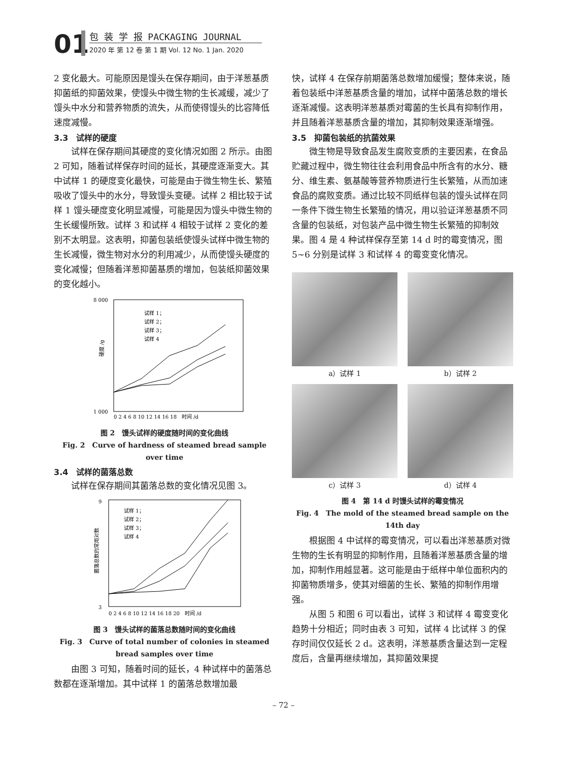01 包 装 学 报 PACKAGING JOURNAL
2020 年 第 12 卷 第 1 期 Vol. 12 No. 1 Jan. 2020
2 变化最大。可能原因是馒头在保存期间，由于洋葱基质抑菌纸的抑菌效果，使馒头中微生物的生长减缓，减少了馒头中水分和营养物质的流失，从而使得馒头的比容降低速度减慢。
3.3　试样的硬度
试样在保存期间其硬度的变化情况如图 2 所示。由图 2 可知，随着试样保存时间的延长，其硬度逐渐变大。其中试样 1 的硬度变化最快，可能是由于微生物生长、繁殖吸收了馒头中的水分，导致馒头变硬。试样 2 相比较于试样 1 馒头硬度变化明显减慢，可能是因为馒头中微生物的生长缓慢所致。试样 3 和试样 4 相较于试样 2 变化的差别不太明显。这表明，抑菌包装纸使馒头试样中微生物的生长减慢，微生物对水分的利用减少，从而使馒头硬度的变化减慢；但随着洋葱抑菌基质的增加，包装纸抑菌效果的变化越小。
8 000
1 000
硬度 /g
试样 1；
试样 2；
试样 3；
试样 4
0 2 4 6 8 10 12 14 16 18　时间 /d
图 2　馒头试样的硬度随时间的变化曲线
Fig. 2　Curve of hardness of steamed bread sample over time
3.4　试样的菌落总数
试样在保存期间其菌落总数的变化情况见图 3。
9
3
菌落总数的常用对数
试样 1；
试样 2；
试样 3；
试样 4
0 2 4 6 8 10 12 14 16 18 20　时间 /d
图 3　馒头试样的菌落总数随时间的变化曲线
Fig. 3　Curve of total number of colonies in steamed bread samples over time
由图 3 可知，随着时间的延长，4 种试样中的菌落总数都在逐渐增加。其中试样 1 的菌落总数增加最
快，试样 4 在保存前期菌落总数增加缓慢；整体来说，随着包装纸中洋葱基质含量的增加，试样中菌落总数的增长逐渐减慢。这表明洋葱基质对霉菌的生长具有抑制作用，并且随着洋葱基质含量的增加，其抑制效果逐渐增强。
3.5　抑菌包装纸的抗菌效果
微生物是导致食品发生腐败变质的主要因素，在食品贮藏过程中，微生物往往会利用食品中所含有的水分、糖分、维生素、氨基酸等营养物质进行生长繁殖，从而加速食品的腐败变质。通过比较不同纸样包装的馒头试样在同一条件下微生物生长繁殖的情况，用以验证洋葱基质不同含量的包装纸，对包装产品中微生物生长繁殖的抑制效果。图 4 是 4 种试样保存至第 14 d 时的霉变情况，图 5~6 分别是试样 3 和试样 4 的霉变变化情况。
a）试样 1
b）试样 2
c）试样 3
d）试样 4
图 4　第 14 d 时馒头试样的霉变情况
Fig. 4　The mold of the steamed bread sample on the 14th day
根据图 4 中试样的霉变情况，可以看出洋葱基质对微生物的生长有明显的抑制作用，且随着洋葱基质含量的增加，抑制作用越显著。这可能是由于纸样中单位面积内的抑菌物质增多，使其对细菌的生长、繁殖的抑制作用增强。
从图 5 和图 6 可以看出，试样 3 和试样 4 霉变变化趋势十分相近；同时由表 3 可知，试样 4 比试样 3 的保存时间仅仅延长 2 d。这表明，洋葱基质含量达到一定程度后，含量再继续增加，其抑菌效果提
– 72 –